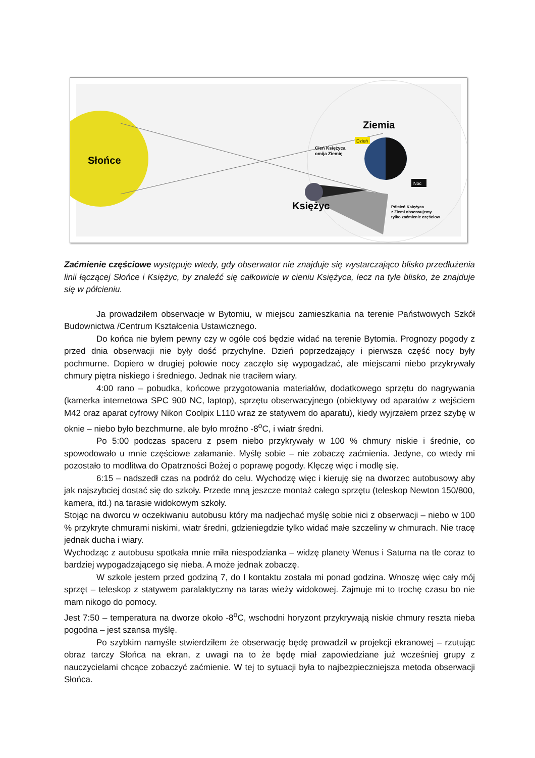Słońce
Ziemia
Dzień
Cień Księżyca
omija Ziemię
Noc
Księżyc
Półcień Księżyca
z Ziemi obserwujemy
tylko zaćmienie częściow
Zaćmienie częściowe występuje wtedy, gdy obserwator nie znajduje się wystarczająco blisko przedłużenia linii łączącej Słońce i Księżyc, by znaleźć się całkowicie w cieniu Księżyca, lecz na tyle blisko, że znajduje się w półcieniu.
Ja prowadziłem obserwacje w Bytomiu, w miejscu zamieszkania na terenie Państwowych Szkół Budownictwa /Centrum Kształcenia Ustawicznego.
Do końca nie byłem pewny czy w ogóle coś będzie widać na terenie Bytomia. Prognozy pogody z przed dnia obserwacji nie były dość przychylne. Dzień poprzedzający i pierwsza część nocy były pochmurne. Dopiero w drugiej połowie nocy zaczęło się wypogadzać, ale miejscami niebo przykrywały chmury piętra niskiego i średniego. Jednak nie traciłem wiary.
4:00 rano – pobudka, końcowe przygotowania materiałów, dodatkowego sprzętu do nagrywania (kamerka internetowa SPC 900 NC, laptop), sprzętu obserwacyjnego (obiektywy od aparatów z wejściem M42 oraz aparat cyfrowy Nikon Coolpix L110 wraz ze statywem do aparatu), kiedy wyjrzałem przez szybę w oknie – niebo było bezchmurne, ale było mroźno -8<sup>o</sup>C, i wiatr średni.
Po 5:00 podczas spaceru z psem niebo przykrywały w 100 % chmury niskie i średnie, co spowodowało u mnie częściowe załamanie. Myślę sobie – nie zobaczę zaćmienia. Jedyne, co wtedy mi pozostało to modlitwa do Opatrzności Bożej o poprawę pogody. Klęczę więc i modlę się.
6:15 – nadszedł czas na podróż do celu. Wychodzę więc i kieruję się na dworzec autobusowy aby jak najszybciej dostać się do szkoły. Przede mną jeszcze montaż całego sprzętu (teleskop Newton 150/800, kamera, itd.) na tarasie widokowym szkoły.
Stojąc na dworcu w oczekiwaniu autobusu który ma nadjechać myślę sobie nici z obserwacji – niebo w 100 % przykryte chmurami niskimi, wiatr średni, gdzieniegdzie tylko widać małe szczeliny w chmurach. Nie tracę jednak ducha i wiary.
Wychodząc z autobusu spotkała mnie miła niespodzianka – widzę planety Wenus i Saturna na tle coraz to bardziej wypogadzającego się nieba. A może jednak zobaczę.
W szkole jestem przed godziną 7, do I kontaktu została mi ponad godzina. Wnoszę więc cały mój sprzęt – teleskop z statywem paralaktyczny na taras wieży widokowej. Zajmuje mi to trochę czasu bo nie mam nikogo do pomocy.
Jest 7:50 – temperatura na dworze około -8<sup>o</sup>C, wschodni horyzont przykrywają niskie chmury reszta nieba pogodna – jest szansa myślę.
Po szybkim namyśle stwierdziłem że obserwację będę prowadził w projekcji ekranowej – rzutując obraz tarczy Słońca na ekran, z uwagi na to że będę miał zapowiedziane już wcześniej grupy z nauczycielami chcące zobaczyć zaćmienie. W tej to sytuacji była to najbezpieczniejsza metoda obserwacji Słońca.